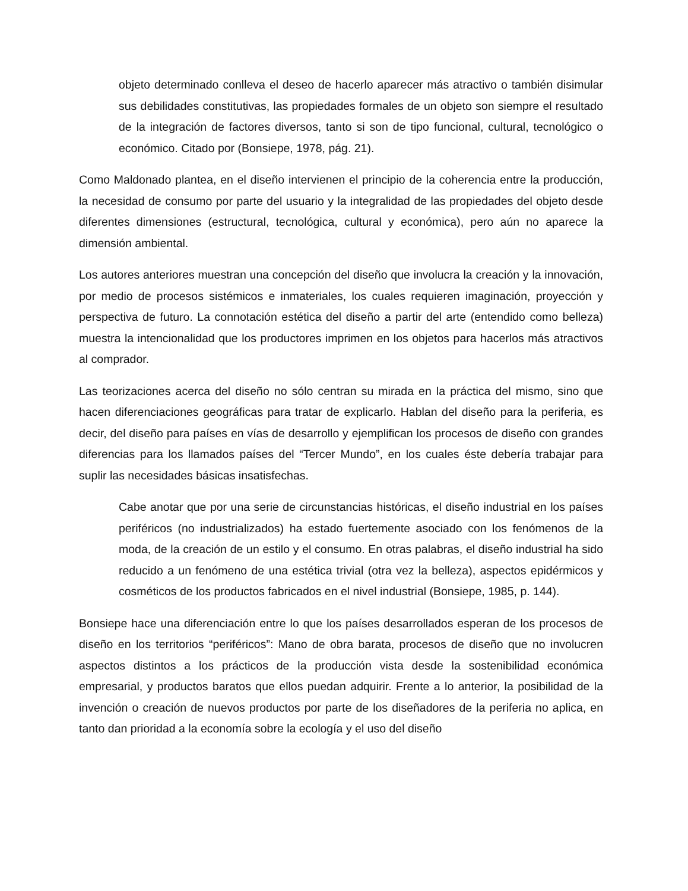objeto determinado conlleva el deseo de hacerlo aparecer más atractivo o también disimular sus debilidades constitutivas, las propiedades formales de un objeto son siempre el resultado de la integración de factores diversos, tanto si son de tipo funcional, cultural, tecnológico o económico. Citado por (Bonsiepe, 1978, pág. 21).
Como Maldonado plantea, en el diseño intervienen el principio de la coherencia entre la producción, la necesidad de consumo por parte del usuario y la integralidad de las propiedades del objeto desde diferentes dimensiones (estructural, tecnológica, cultural y económica), pero aún no aparece la dimensión ambiental.
Los autores anteriores muestran una concepción del diseño que involucra la creación y la innovación, por medio de procesos sistémicos e inmateriales, los cuales requieren imaginación, proyección y perspectiva de futuro. La connotación estética del diseño a partir del arte (entendido como belleza) muestra la intencionalidad que los productores imprimen en los objetos para hacerlos más atractivos al comprador.
Las teorizaciones acerca del diseño no sólo centran su mirada en la práctica del mismo, sino que hacen diferenciaciones geográficas para tratar de explicarlo. Hablan del diseño para la periferia, es decir, del diseño para países en vías de desarrollo y ejemplifican los procesos de diseño con grandes diferencias para los llamados países del “Tercer Mundo”, en los cuales éste debería trabajar para suplir las necesidades básicas insatisfechas.
Cabe anotar que por una serie de circunstancias históricas, el diseño industrial en los países periféricos (no industrializados) ha estado fuertemente asociado con los fenómenos de la moda, de la creación de un estilo y el consumo. En otras palabras, el diseño industrial ha sido reducido a un fenómeno de una estética trivial (otra vez la belleza), aspectos epidérmicos y cosméticos de los productos fabricados en el nivel industrial (Bonsiepe, 1985, p. 144).
Bonsiepe hace una diferenciación entre lo que los países desarrollados esperan de los procesos de diseño en los territorios “periféricos”: Mano de obra barata, procesos de diseño que no involucren aspectos distintos a los prácticos de la producción vista desde la sostenibilidad económica empresarial, y productos baratos que ellos puedan adquirir. Frente a lo anterior, la posibilidad de la invención o creación de nuevos productos por parte de los diseñadores de la periferia no aplica, en tanto dan prioridad a la economía sobre la ecología y el uso del diseño